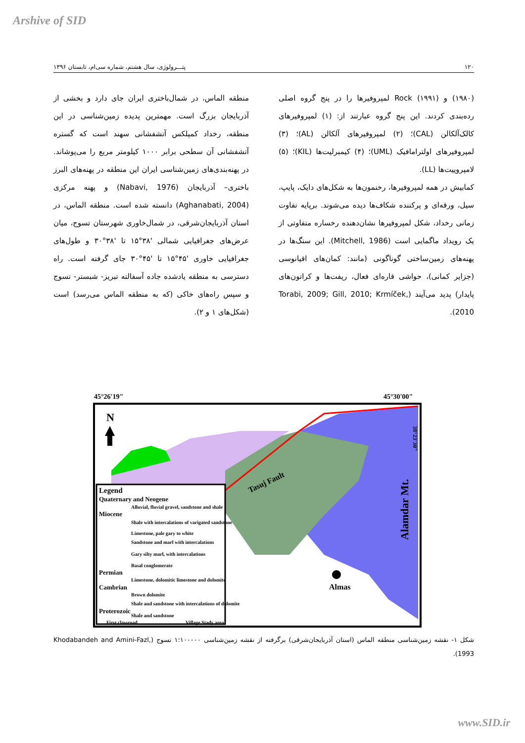Arshive of SID
۱۲۰ پتـــرولوژی، سال هشتم، شماره سی‌ام، تابستان ۱۳۹۶
(۱۹۸۰) و Rock (۱۹۹۱) لمپروفیرها را در پنج گروه اصلی رده‌بندی کردند. این پنج گروه عبارتند از: (۱) لمپروفیرهای کالک‌آلکالن (CAL)؛ (۲) لمپروفیرهای آلکالن (AL)؛ (۳) لمپروفیرهای اولترامافیک (UML)؛ (۴) کیمبرلیت‌ها (KIL)؛ (۵) لامپروییت‌ها (LL).
کمابیش در همه لمپروفیرها، رخنمون‌ها به شکل‌های دایک، پایپ، سیل، ورقه‌ای و پرکننده شکاف‌ها دیده می‌شوند. برپایه تفاوت زمانی رخداد، شکل لمپروفیرها نشان‌دهنده رخساره متفاوتی از یک رویداد ماگمایی است (Mitchell, 1986). این سنگ‌ها در پهنه‌های زمین‌ساختی گوناگونی (مانند: کمان‌های اقیانوسی (جزایر کمانی)، حواشی قاره‌ای فعال، ریفت‌ها و کراتون‌های پایدار) پدید می‌آیند (Torabi, 2009; Gill, 2010; Krmíček, 2010).
منطقه الماس، در شمال‌باختری ایران جای دارد و بخشی از آذربایجان بزرگ است. مهمترین پدیده زمین‌شناسی در این منطقه، رخداد کمپلکس آتشفشانی سهند است که گستره آتشفشانی آن سطحی برابر ۱۰۰۰ کیلومتر مربع را می‌پوشاند. در پهنه‌بندی‌های زمین‌شناسی ایران این منطقه در پهنه‌های البرز باختری– آذربایجان (Nabavi, 1976) و پهنه مرکزی (Aghanabati, 2004) دانسته شده است. منطقه الماس، در استان آذربایجان‌شرقی، در شمال‌خاوری شهرستان تسوج، میان عرض‌های جغرافیایی شمالی '۳۸°۱۵ تا '۳۸°۳۰ و طول‌های جغرافیایی خاوری '۴۵°۱۵ تا '۴۵°۳۰ جای گرفته است. راه دسترسی به منطقه یادشده جاده آسفالته تبریز- شبستر- تسوج و سپس راه‌های خاکی (که به منطقه الماس می‌رسد) است (شکل‌های ۱ و ۲).
45°26'19"
45°30'00"
Tasuj Fault
N
Alamdar Mt.
Almas
Legend
Quaternary and Neogene
Alluvial, fluvial gravel, sandstone and shale
Miocene
Shale with intercalations of varigated sandstone
Limestone, pale gary to white
Sandstone and marl with intercalations
Gary silty marl, with intercalations
Basal conglomerate
Permian
Limestone, dolomitic limestone and dolomite
Cambrian
Brown dolomite
Shale and sandstone with intercalations of dolomite
Proterozoic
Shale and sandstone
First classroad
Village Stady area
38°23'30"
شکل ۱- نقشه زمین‌شناسی منطقه الماس (استان آذربایجان‌شرقی) برگرفته از نقشه زمین‌شناسی ۱:۱۰۰۰۰۰ تسوج (Khodabandeh and Amini-Fazl, 1993).
www.SID.ir